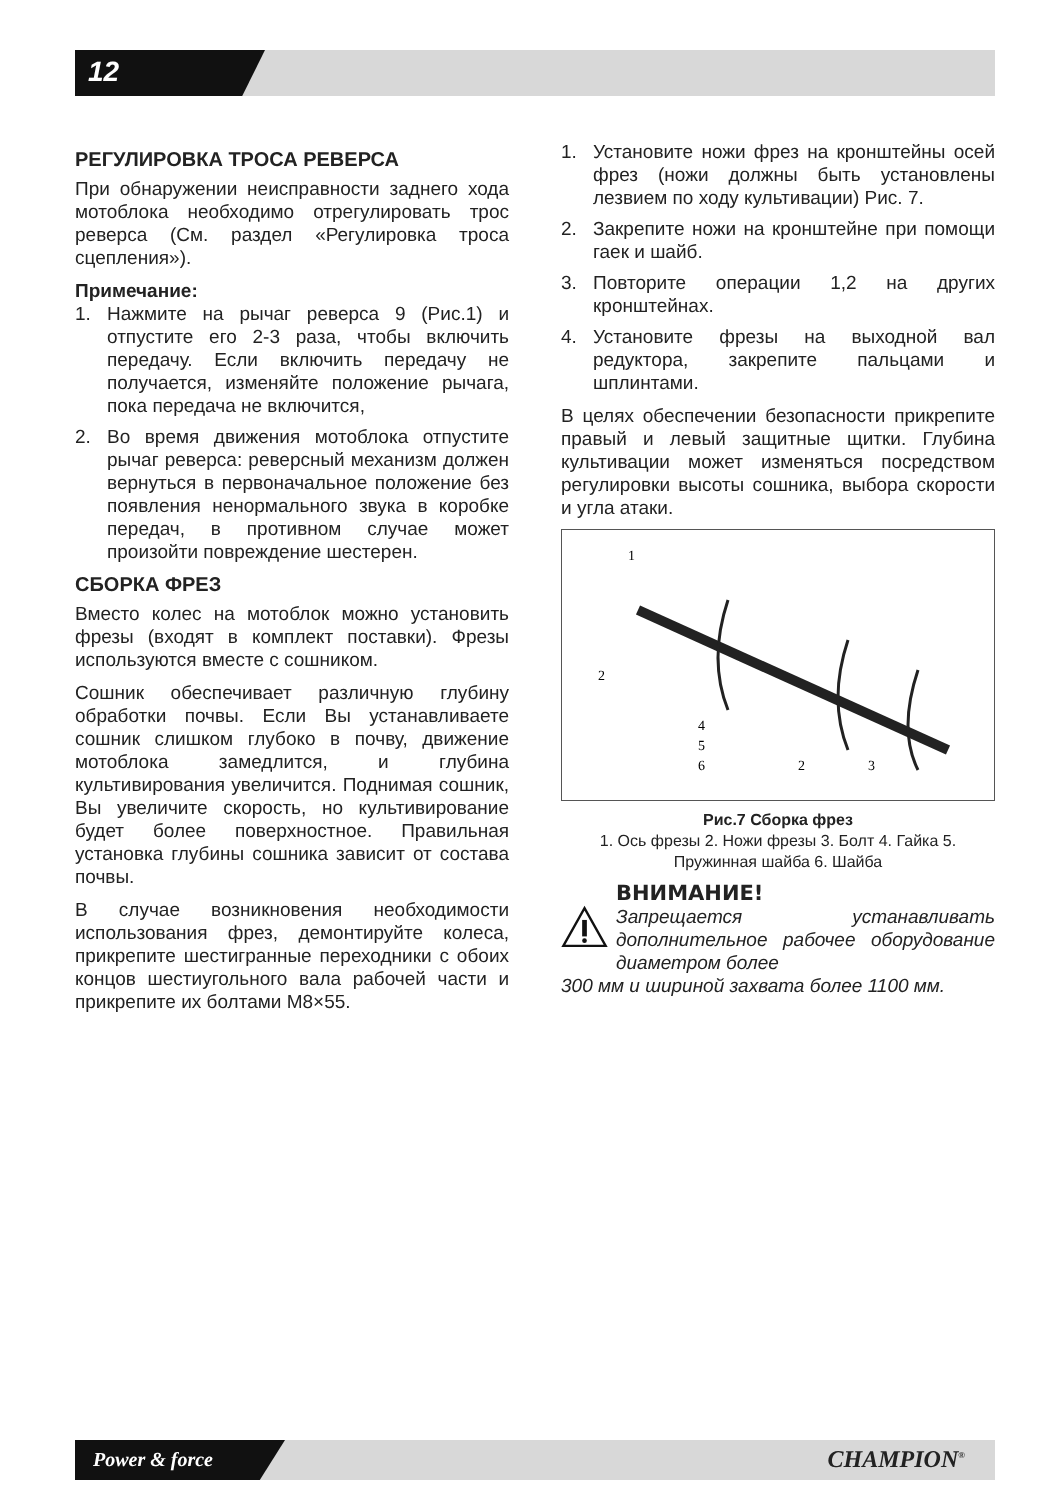12
РЕГУЛИРОВКА ТРОСА РЕВЕРСА
При обнаружении неисправности заднего хода мотоблока необходимо отрегулировать трос реверса (См. раздел «Регулировка троса сцепления»).
Примечание:
1. Нажмите на рычаг реверса 9 (Рис.1) и отпустите его 2-3 раза, чтобы включить передачу. Если включить передачу не получается, изменяйте положение рычага, пока передача не включится,
2. Во время движения мотоблока отпустите рычаг реверса: реверсный механизм должен вернуться в первоначальное положение без появления ненормального звука в коробке передач, в противном случае может произойти повреждение шестерен.
СБОРКА ФРЕЗ
Вместо колес на мотоблок можно установить фрезы (входят в комплект поставки). Фрезы используются вместе с сошником.
Сошник обеспечивает различную глубину обработки почвы. Если Вы устанавливаете сошник слишком глубоко в почву, движение мотоблока замедлится, и глубина культивирования увеличится. Поднимая сошник, Вы увеличите скорость, но культивирование будет более поверхностное. Правильная установка глубины сошника зависит от состава почвы.
В случае возникновения необходимости использования фрез, демонтируйте колеса, прикрепите шестигранные переходники с обоих концов шестиугольного вала рабочей части и прикрепите их болтами M8×55.
1. Установите ножи фрез на кронштейны осей фрез (ножи должны быть установлены лезвием по ходу культивации) Рис. 7.
2. Закрепите ножи на кронштейне при помощи гаек и шайб.
3. Повторите операции 1,2 на других кронштейнах.
4. Установите фрезы на выходной вал редуктора, закрепите пальцами и шплинтами.
В целях обеспечении безопасности прикрепите правый и левый защитные щитки. Глубина культивации может изменяться посредством регулировки высоты сошника, выбора скорости и угла атаки.
1
2
4
5
6
2
3
Рис.7 Сборка фрез
1. Ось фрезы 2. Ножи фрезы 3. Болт 4. Гайка 5. Пружинная шайба 6. Шайба
ВНИМАНИЕ!
Запрещается устанавливать дополнительное рабочее оборудование диаметром более
300 мм и шириной захвата более 1100 мм.
Power & force CHAMPION<sup>®</sup>